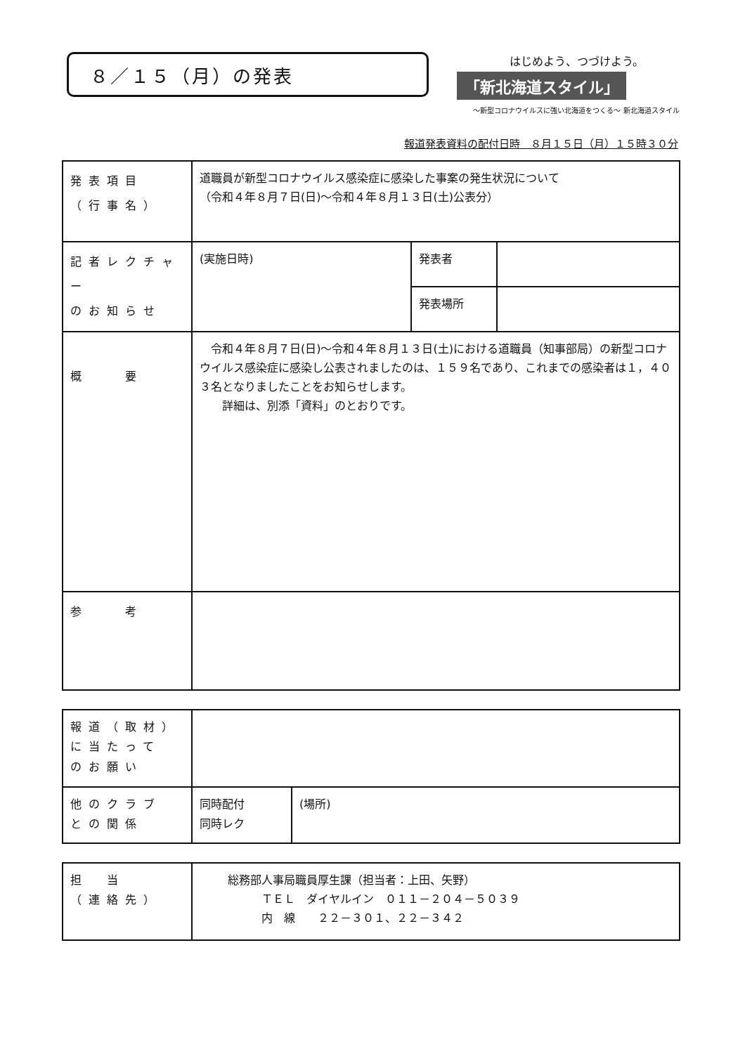８／１５（月）の発表
はじめよう、つづけよう。
「新北海道スタイル」
～新型コロナウイルスに強い北海道をつくる～ 新北海道スタイル
報道発表資料の配付日時　８月１５日（月）１５時３０分
| 発表項目 （行事名） | 道職員が新型コロナウイルス感染症に感染した事案の発生状況について （令和４年８月７日(日)～令和４年８月１３日(土)公表分） | | |
| 記者レクチャー のお知らせ | (実施日時) | 発表者 | |
| | | 発表場所 | |
| 概 要 | 令和４年８月７日(日)～令和４年８月１３日(土)における道職員（知事部局）の新型コロナウイルス感染症に感染し公表されましたのは、１５９名であり、これまでの感染者は１，４０３名となりましたことをお知らせします。 詳細は、別添「資料」のとおりです。 | | |
| 参 考 | | | |
| 報道（取材） に当たって のお願い | | |
| 他のクラブ との関係 | 同時配付 同時レク | (場所) |
| 担 当 （連絡先） | 総務部人事局職員厚生課（担当者：上田、矢野） ＴＥＬ ダイヤルイン ０１１－２０４－５０３９ 内 線 ２２－３０１、２２－３４２ |